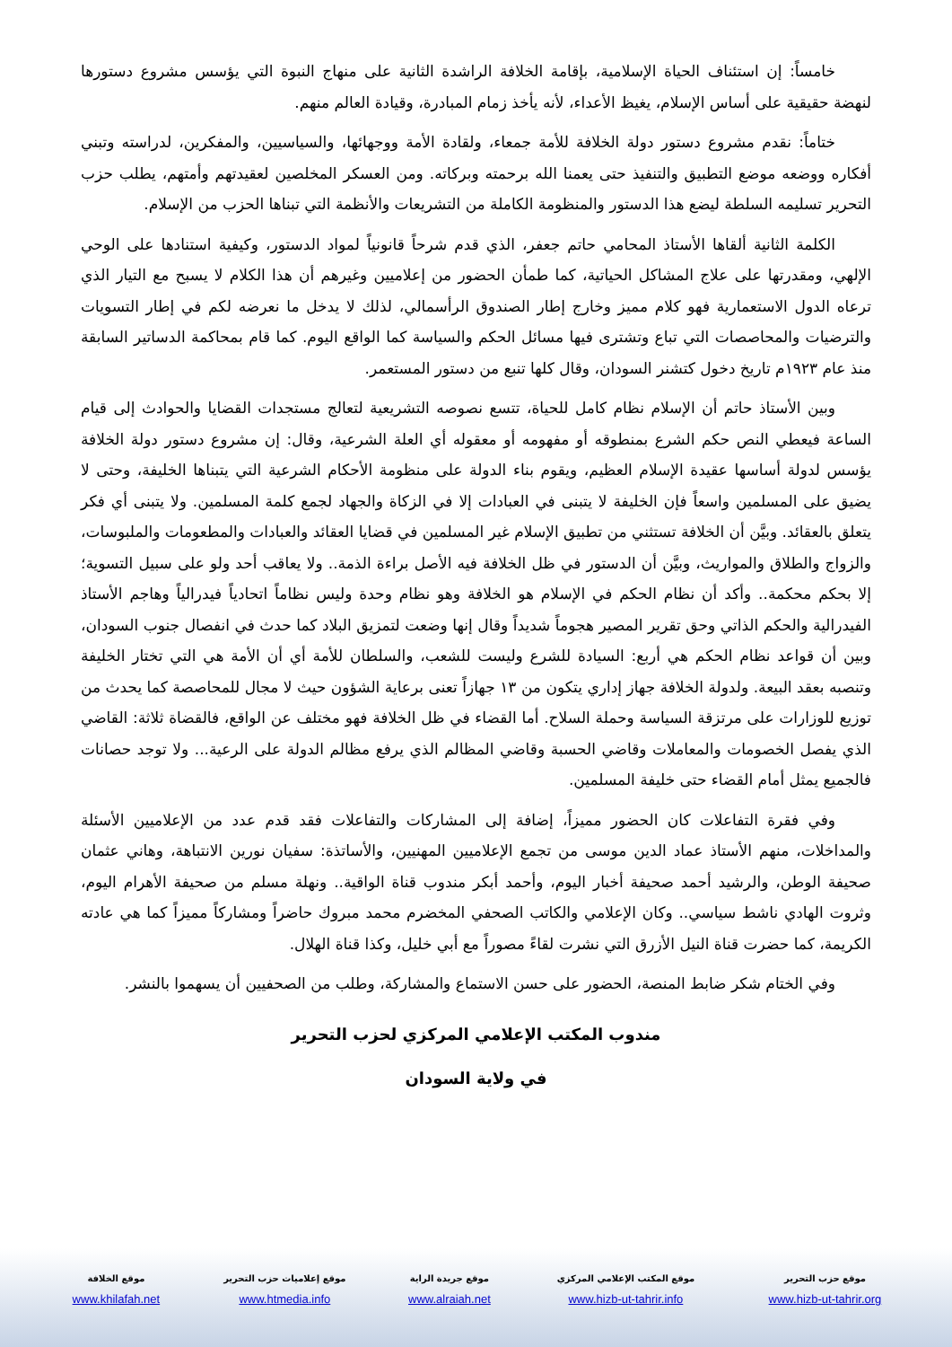خامساً: إن استئناف الحياة الإسلامية، بإقامة الخلافة الراشدة الثانية على منهاج النبوة التي يؤسس مشروع دستورها لنهضة حقيقية على أساس الإسلام، يغيظ الأعداء، لأنه يأخذ زمام المبادرة، وقيادة العالم منهم.
ختاماً: نقدم مشروع دستور دولة الخلافة للأمة جمعاء، ولقادة الأمة ووجهائها، والسياسيين، والمفكرين، لدراسته وتبني أفكاره ووضعه موضع التطبيق والتنفيذ حتى يعمنا الله برحمته وبركاته. ومن العسكر المخلصين لعقيدتهم وأمتهم، يطلب حزب التحرير تسليمه السلطة ليضع هذا الدستور والمنظومة الكاملة من التشريعات والأنظمة التي تبناها الحزب من الإسلام.
الكلمة الثانية ألقاها الأستاذ المحامي حاتم جعفر، الذي قدم شرحاً قانونياً لمواد الدستور، وكيفية استنادها على الوحي الإلهي، ومقدرتها على علاج المشاكل الحياتية، كما طمأن الحضور من إعلاميين وغيرهم أن هذا الكلام لا يسبح مع التيار الذي ترعاه الدول الاستعمارية فهو كلام مميز وخارج إطار الصندوق الرأسمالي، لذلك لا يدخل ما نعرضه لكم في إطار التسويات والترضيات والمحاصصات التي تباع وتشترى فيها مسائل الحكم والسياسة كما الواقع اليوم. كما قام بمحاكمة الدساتير السابقة منذ عام ١٩٢٣م تاريخ دخول كتشنر السودان، وقال كلها تنبع من دستور المستعمر.
وبين الأستاذ حاتم أن الإسلام نظام كامل للحياة، تتسع نصوصه التشريعية لتعالج مستجدات القضايا والحوادث إلى قيام الساعة فيعطي النص حكم الشرع بمنطوقه أو مفهومه أو معقوله أي العلة الشرعية، وقال: إن مشروع دستور دولة الخلافة يؤسس لدولة أساسها عقيدة الإسلام العظيم، ويقوم بناء الدولة على منظومة الأحكام الشرعية التي يتبناها الخليفة، وحتى لا يضيق على المسلمين واسعاً فإن الخليفة لا يتبنى في العبادات إلا في الزكاة والجهاد لجمع كلمة المسلمين. ولا يتبنى أي فكر يتعلق بالعقائد. وبيَّن أن الخلافة تستثني من تطبيق الإسلام غير المسلمين في قضايا العقائد والعبادات والمطعومات والملبوسات، والزواج والطلاق والمواريث، وبيَّن أن الدستور في ظل الخلافة فيه الأصل براءة الذمة.. ولا يعاقب أحد ولو على سبيل التسوية؛ إلا بحكم محكمة.. وأكد أن نظام الحكم في الإسلام هو الخلافة وهو نظام وحدة وليس نظاماً اتحادياً فيدرالياً وهاجم الأستاذ الفيدرالية والحكم الذاتي وحق تقرير المصير هجوماً شديداً وقال إنها وضعت لتمزيق البلاد كما حدث في انفصال جنوب السودان، وبين أن قواعد نظام الحكم هي أربع: السيادة للشرع وليست للشعب، والسلطان للأمة أي أن الأمة هي التي تختار الخليفة وتنصبه بعقد البيعة. ولدولة الخلافة جهاز إداري يتكون من ١٣ جهازاً تعنى برعاية الشؤون حيث لا مجال للمحاصصة كما يحدث من توزيع للوزارات على مرتزقة السياسة وحملة السلاح. أما القضاء في ظل الخلافة فهو مختلف عن الواقع، فالقضاة ثلاثة: القاضي الذي يفصل الخصومات والمعاملات وقاضي الحسبة وقاضي المظالم الذي يرفع مظالم الدولة على الرعية... ولا توجد حصانات فالجميع يمثل أمام القضاء حتى خليفة المسلمين.
وفي فقرة التفاعلات كان الحضور مميزاً، إضافة إلى المشاركات والتفاعلات فقد قدم عدد من الإعلاميين الأسئلة والمداخلات، منهم الأستاذ عماد الدين موسى من تجمع الإعلاميين المهنيين، والأساتذة: سفيان نورين الانتباهة، وهاني عثمان صحيفة الوطن، والرشيد أحمد صحيفة أخبار اليوم، وأحمد أبكر مندوب قناة الواقية.. ونهلة مسلم من صحيفة الأهرام اليوم، وثروت الهادي ناشط سياسي.. وكان الإعلامي والكاتب الصحفي المخضرم محمد مبروك حاضراً ومشاركاً مميزاً كما هي عادته الكريمة، كما حضرت قناة النيل الأزرق التي نشرت لقاءً مصوراً مع أبي خليل، وكذا قناة الهلال.
وفي الختام شكر ضابط المنصة، الحضور على حسن الاستماع والمشاركة، وطلب من الصحفيين أن يسهموا بالنشر.
مندوب المكتب الإعلامي المركزي لحزب التحرير
في ولاية السودان
| موقع حزب التحرير | موقع المكتب الإعلامي المركزي | موقع جريدة الراية | موقع إعلاميات حزب التحرير | موقع الخلافة |
| --- | --- | --- | --- | --- |
| www.hizb-ut-tahrir.org | www.hizb-ut-tahrir.info | www.alraiah.net | www.htmedia.info | www.khilafah.net |